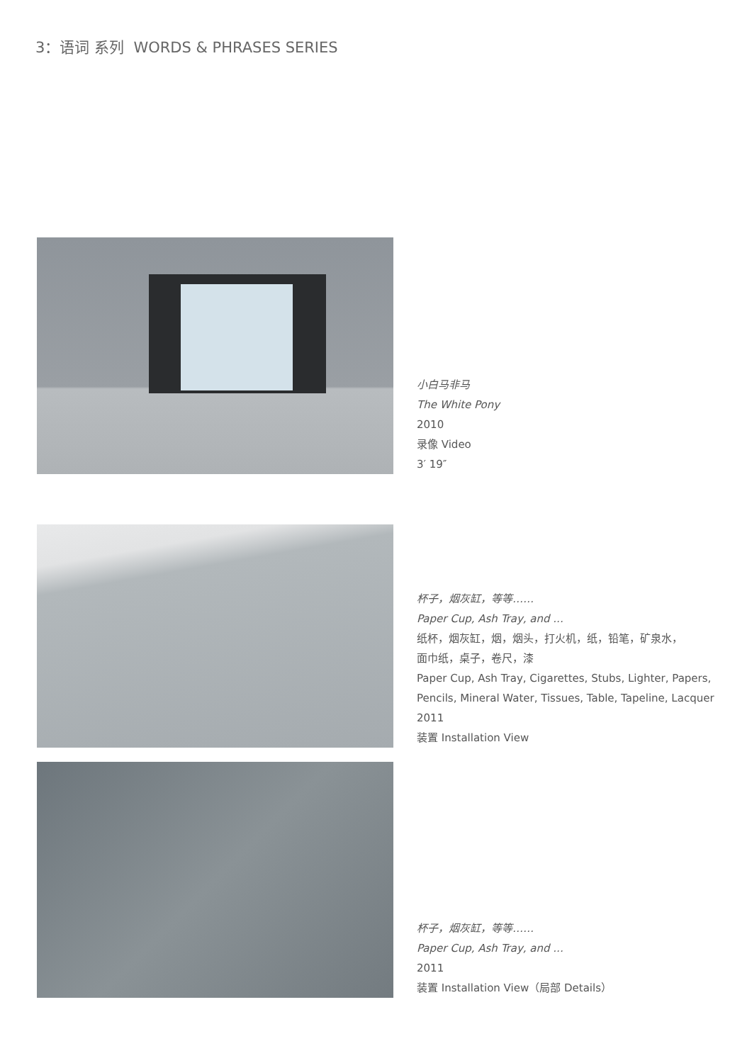3：语词 系列 WORDS & PHRASES SERIES
小白马非马
The White Pony
2010
录像 Video
3′ 19″
杯子，烟灰缸，等等……
Paper Cup, Ash Tray, and ...
纸杯，烟灰缸，烟，烟头，打火机，纸，铅笔，矿泉水，
面巾纸，桌子，卷尺，漆
Paper Cup, Ash Tray, Cigarettes, Stubs, Lighter, Papers,
Pencils, Mineral Water, Tissues, Table, Tapeline, Lacquer
2011
装置 Installation View
杯子，烟灰缸，等等……
Paper Cup, Ash Tray, and ...
2011
装置 Installation View（局部 Details）